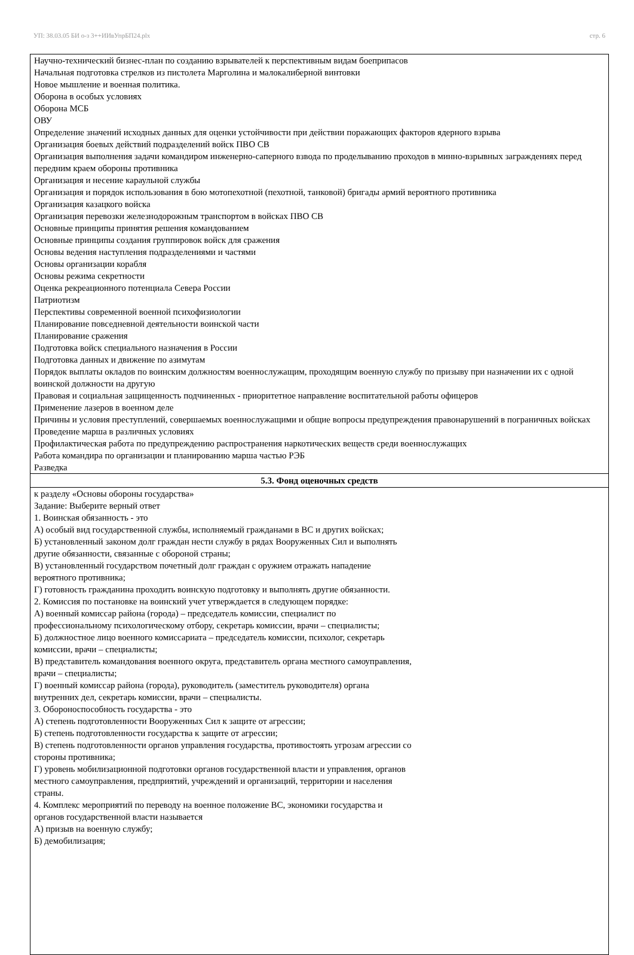УП: 38.03.05 БИ о-з 3++ИИвУпрБП24.plx стр. 6
| Научно-технический бизнес-план по созданию взрывателей к перспективным видам боеприпасов Начальная подготовка стрелков из пистолета Марголина и малокалиберной винтовки Новое мышление и военная политика. Оборона в особых условиях Оборона МСБ ОВУ Определение значений исходных данных для оценки устойчивости при действии поражающих факторов ядерного взрыва Организация боевых действий подразделений войск ПВО СВ Организация выполнения задачи командиром инженерно-саперного взвода по проделыванию проходов в минно-взрывных заграждениях перед передним краем обороны противника Организация и несение караульной службы Организация и порядок использования в бою мотопехотной (пехотной, танковой) бригады армий вероятного противника Организация казацкого войска Организация перевозки железнодорожным транспортом в войсках ПВО СВ Основные принципы принятия решения командованием Основные принципы создания группировок войск для сражения Основы ведения наступления подразделениями и частями Основы организации корабля Основы режима секретности Оценка рекреационного потенциала Севера России Патриотизм Перспективы современной военной психофизиологии Планирование повседневной деятельности воинской части Планирование сражения Подготовка войск специального назначения в России Подготовка данных и движение по азимутам Порядок выплаты окладов по воинским должностям военнослужащим, проходящим военную службу по призыву при назначении их с одной воинской должности на другую Правовая и социальная защищенность подчиненных - приоритетное направление воспитательной работы офицеров Применение лазеров в военном деле Причины и условия преступлений, совершаемых военнослужащими и общие вопросы предупреждения правонарушений в пограничных войсках Проведение марша в различных условиях Профилактическая работа по предупреждению распространения наркотических веществ среди военнослужащих Работа командира по организации и планированию марша частью РЭБ Разведка |
| 5.3. Фонд оценочных средств |
| к разделу «Основы обороны государства» Задание: Выберите верный ответ 1. Воинская обязанность - это А) особый вид государственной службы, исполняемый гражданами в ВС и других войсках; Б) установленный законом долг граждан нести службу в рядах Вооруженных Сил и выполнять другие обязанности, связанные с обороной страны; В) установленный государством почетный долг граждан с оружием отражать нападение вероятного противника; Г) готовность гражданина проходить воинскую подготовку и выполнять другие обязанности. 2. Комиссия по постановке на воинский учет утверждается в следующем порядке: А) военный комиссар района (города) – председатель комиссии, специалист по профессиональному психологическому отбору, секретарь комиссии, врачи – специалисты; Б) должностное лицо военного комиссариата – председатель комиссии, психолог, секретарь комиссии, врачи – специалисты; В) представитель командования военного округа, представитель органа местного самоуправления, врачи – специалисты; Г) военный комиссар района (города), руководитель (заместитель руководителя) органа внутренних дел, секретарь комиссии, врачи – специалисты. 3. Обороноспособность государства - это А) степень подготовленности Вооруженных Сил к защите от агрессии; Б) степень подготовленности государства к защите от агрессии; В) степень подготовленности органов управления государства, противостоять угрозам агрессии со стороны противника; Г) уровень мобилизационной подготовки органов государственной власти и управления, органов местного самоуправления, предприятий, учреждений и организаций, территории и населения страны. 4. Комплекс мероприятий по переводу на военное положение ВС, экономики государства и органов государственной власти называется А) призыв на военную службу; Б) демобилизация; |